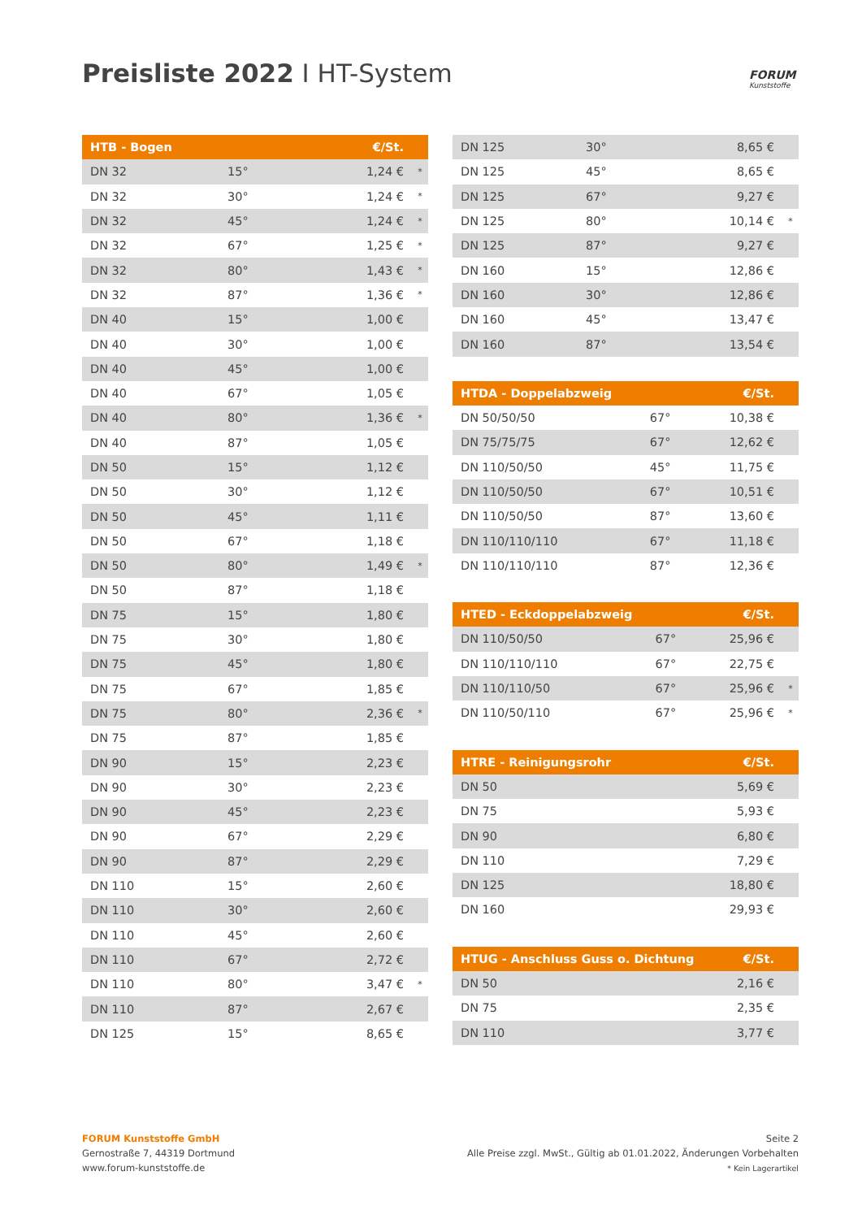Preisliste 2022 I HT-System
FORUM
Kunststoffe
| HTB - Bogen | | €/St. | |
| --- | --- | --- | --- |
| DN 32 | 15° | 1,24 € | * |
| DN 32 | 30° | 1,24 € | * |
| DN 32 | 45° | 1,24 € | * |
| DN 32 | 67° | 1,25 € | * |
| DN 32 | 80° | 1,43 € | * |
| DN 32 | 87° | 1,36 € | * |
| DN 40 | 15° | 1,00 € | |
| DN 40 | 30° | 1,00 € | |
| DN 40 | 45° | 1,00 € | |
| DN 40 | 67° | 1,05 € | |
| DN 40 | 80° | 1,36 € | * |
| DN 40 | 87° | 1,05 € | |
| DN 50 | 15° | 1,12 € | |
| DN 50 | 30° | 1,12 € | |
| DN 50 | 45° | 1,11 € | |
| DN 50 | 67° | 1,18 € | |
| DN 50 | 80° | 1,49 € | * |
| DN 50 | 87° | 1,18 € | |
| DN 75 | 15° | 1,80 € | |
| DN 75 | 30° | 1,80 € | |
| DN 75 | 45° | 1,80 € | |
| DN 75 | 67° | 1,85 € | |
| DN 75 | 80° | 2,36 € | * |
| DN 75 | 87° | 1,85 € | |
| DN 90 | 15° | 2,23 € | |
| DN 90 | 30° | 2,23 € | |
| DN 90 | 45° | 2,23 € | |
| DN 90 | 67° | 2,29 € | |
| DN 90 | 87° | 2,29 € | |
| DN 110 | 15° | 2,60 € | |
| DN 110 | 30° | 2,60 € | |
| DN 110 | 45° | 2,60 € | |
| DN 110 | 67° | 2,72 € | |
| DN 110 | 80° | 3,47 € | * |
| DN 110 | 87° | 2,67 € | |
| DN 125 | 15° | 8,65 € | |
| DN 125 | 30° | 8,65 € | |
| DN 125 | 45° | 8,65 € | |
| DN 125 | 67° | 9,27 € | |
| DN 125 | 80° | 10,14 € | * |
| DN 125 | 87° | 9,27 € | |
| DN 160 | 15° | 12,86 € | |
| DN 160 | 30° | 12,86 € | |
| DN 160 | 45° | 13,47 € | |
| DN 160 | 87° | 13,54 € | |
| HTDA - Doppelabzweig | | €/St. | |
| --- | --- | --- | --- |
| DN 50/50/50 | 67° | 10,38 € | |
| DN 75/75/75 | 67° | 12,62 € | |
| DN 110/50/50 | 45° | 11,75 € | |
| DN 110/50/50 | 67° | 10,51 € | |
| DN 110/50/50 | 87° | 13,60 € | |
| DN 110/110/110 | 67° | 11,18 € | |
| DN 110/110/110 | 87° | 12,36 € | |
| HTED - Eckdoppelabzweig | | €/St. | |
| --- | --- | --- | --- |
| DN 110/50/50 | 67° | 25,96 € | |
| DN 110/110/110 | 67° | 22,75 € | |
| DN 110/110/50 | 67° | 25,96 € | * |
| DN 110/50/110 | 67° | 25,96 € | * |
| HTRE - Reinigungsrohr | | €/St. | |
| --- | --- | --- | --- |
| DN 50 | | 5,69 € | |
| DN 75 | | 5,93 € | |
| DN 90 | | 6,80 € | |
| DN 110 | | 7,29 € | |
| DN 125 | | 18,80 € | |
| DN 160 | | 29,93 € | |
| HTUG - Anschluss Guss o. Dichtung | | €/St. | |
| --- | --- | --- | --- |
| DN 50 | | 2,16 € | |
| DN 75 | | 2,35 € | |
| DN 110 | | 3,77 € | |
FORUM Kunststoffe GmbH
Gernostraße 7, 44319 Dortmund
www.forum-kunststoffe.de
Seite 2
Alle Preise zzgl. MwSt., Gültig ab 01.01.2022, Änderungen Vorbehalten
* Kein Lagerartikel